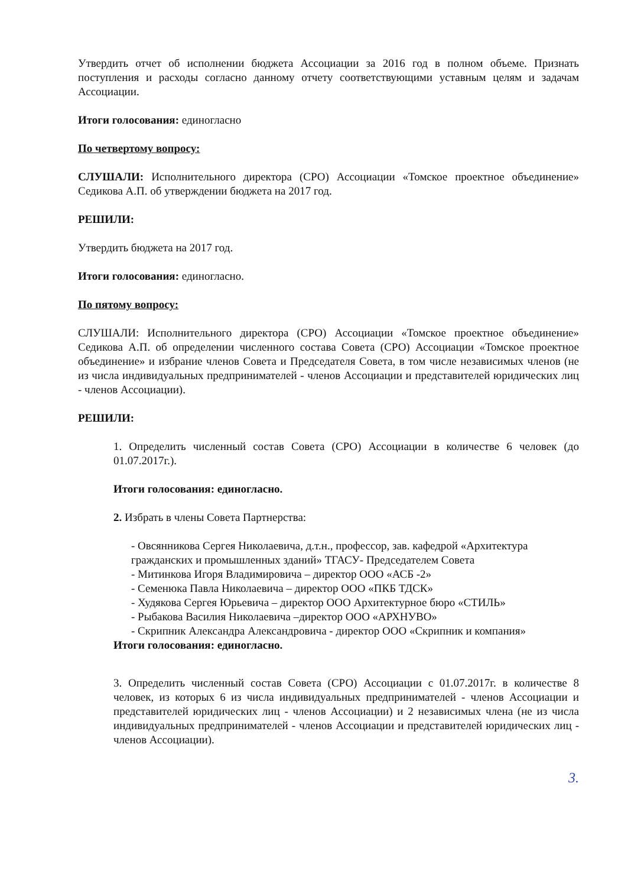Утвердить отчет об исполнении бюджета Ассоциации за 2016 год в полном объеме. Признать поступления и расходы согласно данному отчету соответствующими уставным целям и задачам Ассоциации.
Итоги голосования: единогласно
По четвертому вопросу:
СЛУШАЛИ: Исполнительного директора (СРО) Ассоциации «Томское проектное объединение» Седикова А.П. об утверждении бюджета на 2017 год.
РЕШИЛИ:
Утвердить бюджета на 2017 год.
Итоги голосования: единогласно.
По пятому вопросу:
СЛУШАЛИ: Исполнительного директора (СРО) Ассоциации «Томское проектное объединение» Седикова А.П. об определении численного состава Совета (СРО) Ассоциации «Томское проектное объединение» и избрание членов Совета и Председателя Совета, в том числе независимых членов (не из числа индивидуальных предпринимателей - членов Ассоциации и представителей юридических лиц - членов Ассоциации).
РЕШИЛИ:
1. Определить численный состав Совета (СРО) Ассоциации в количестве 6 человек (до 01.07.2017г.).
Итоги голосования: единогласно.
2. Избрать в члены Совета Партнерства:
- Овсянникова Сергея Николаевича, д.т.н., профессор, зав. кафедрой «Архитектура гражданских и промышленных зданий» ТГАСУ- Председателем Совета
- Митинкова Игоря Владимировича – директор ООО «АСБ -2»
- Семенюка Павла Николаевича – директор ООО «ПКБ ТДСК»
- Худякова Сергея Юрьевича – директор ООО Архитектурное бюро «СТИЛЬ»
- Рыбакова Василия Николаевича –директор ООО «АРХНУВО»
- Скрипник Александра Александровича - директор ООО «Скрипник и компания»
Итоги голосования: единогласно.
3. Определить численный состав Совета (СРО) Ассоциации с 01.07.2017г. в количестве 8 человек, из которых 6 из числа индивидуальных предпринимателей - членов Ассоциации и представителей юридических лиц - членов Ассоциации) и 2 независимых члена (не из числа индивидуальных предпринимателей - членов Ассоциации и представителей юридических лиц - членов Ассоциации).
3.